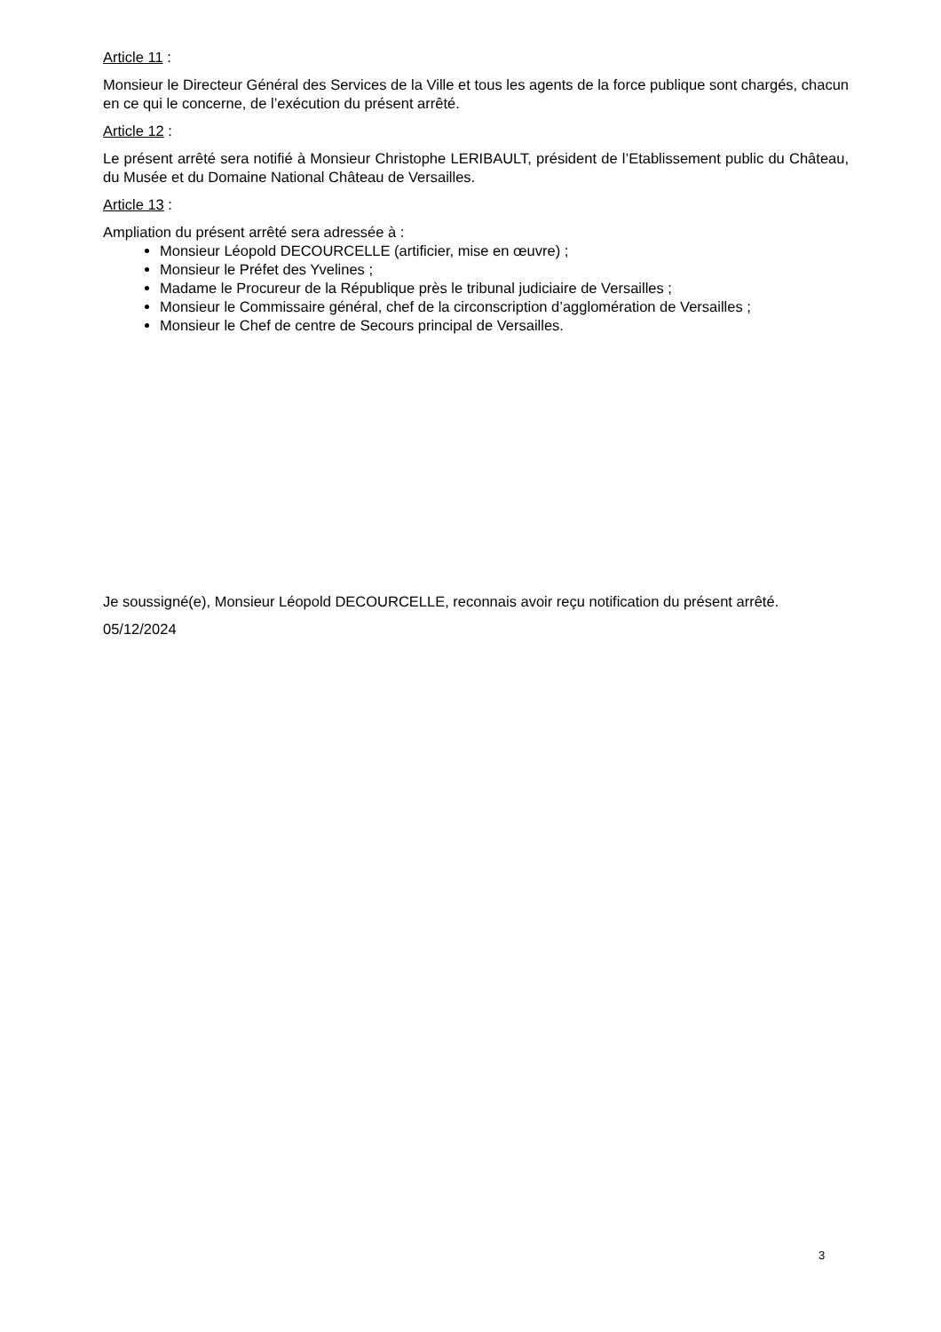Article 11 :
Monsieur le Directeur Général des Services de la Ville et tous les agents de la force publique sont chargés, chacun en ce qui le concerne, de l’exécution du présent arrêté.
Article 12 :
Le présent arrêté sera notifié à Monsieur Christophe LERIBAULT, président de l’Etablissement public du Château, du Musée et du Domaine National Château de Versailles.
Article 13 :
Ampliation du présent arrêté sera adressée à :
Monsieur Léopold DECOURCELLE (artificier, mise en œuvre) ;
Monsieur le Préfet des Yvelines ;
Madame le Procureur de la République près le tribunal judiciaire de Versailles ;
Monsieur le Commissaire général, chef de la circonscription d’agglomération de Versailles ;
Monsieur le Chef de centre de Secours principal de Versailles.
Je soussigné(e), Monsieur Léopold DECOURCELLE, reconnais avoir reçu notification du présent arrêté.
05/12/2024
3